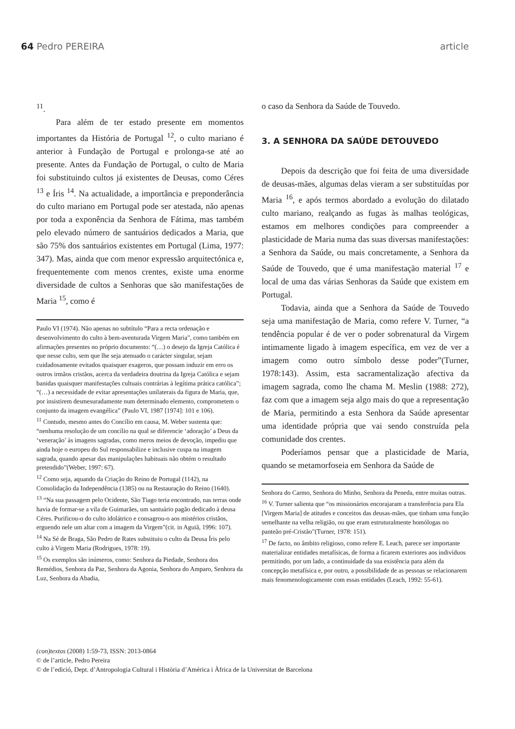64 Pedro PEREIRA article
<sup>11</sup>.
Para além de ter estado presente em momentos importantes da História de Portugal <sup>12</sup>, o culto mariano é anterior à Fundação de Portugal e prolonga-se até ao presente. Antes da Fundação de Portugal, o culto de Maria foi substituindo cultos já existentes de Deusas, como Céres <sup>13</sup> e Íris <sup>14</sup>. Na actualidade, a importância e preponderância do culto mariano em Portugal pode ser atestada, não apenas por toda a exponência da Senhora de Fátima, mas também pelo elevado número de santuários dedicados a Maria, que são 75% dos santuários existentes em Portugal (Lima, 1977: 347). Mas, ainda que com menor expressão arquitectónica e, frequentemente com menos crentes, existe uma enorme diversidade de cultos a Senhoras que são manifestações de Maria <sup>15</sup>, como é
Paulo VI (1974). Não apenas no subtítulo “Para a recta ordenação e desenvolvimento do culto à bem-aventurada Virgem Maria”, como também em afirmações presentes no próprio documento: “(…) o desejo da Igreja Católica é que nesse culto, sem que lhe seja atenuado o carácter singular, sejam cuidadosamente evitados quaisquer exageros, que possam induzir em erro os outros irmãos cristãos, acerca da verdadeira doutrina da Igreja Católica e sejam banidas quaisquer manifestações cultuais contrárias à legítima prática católica”; “(…) a necessidade de evitar apresentações unilaterais da figura de Maria, que, por insistirem desmesuradamente num determinado elemento, comprometem o conjunto da imagem evangélica” (Paulo VI, 1987 [1974]: 101 e 106).
<sup>11</sup> Contudo, mesmo antes do Concílio em causa, M. Weber sustenta que: “nenhuma resolução de um concílio na qual se diferencie ‘adoração’ a Deus da ‘veneração’ às imagens sagradas, como meros meios de devoção, impediu que ainda hoje o europeu do Sul responsabilize e inclusive cuspa na imagem sagrada, quando apesar das manipulações habituais não obtém o resultado pretendido”(Weber, 1997: 67).
<sup>12</sup> Como seja, aquando da Criação do Reino de Portugal (1142), na Consolidação da Independência (1385) ou na Restauração do Reino (1640).
<sup>13</sup> “Na sua passagem pelo Ocidente, São Tiago teria encontrado, nas terras onde havia de formar-se a vila de Guimarães, um santuário pagão dedicado à deusa Céres. Purificou-o do culto idolátrico e consagrou-o aos mistérios cristãos, erguendo nele um altar com a imagem da Virgem”(cit. in Aguiã, 1996: 107).
<sup>14</sup> Na Sé de Braga, São Pedro de Rates substituiu o culto da Deusa Íris pelo culto à Virgem Maria (Rodrigues, 1978: 19).
<sup>15</sup> Os exemplos são inúmeros, como: Senhora da Piedade, Senhora dos Remédios, Senhora da Paz, Senhora da Agonia, Senhora do Amparo, Senhora da Luz, Senhora da Abadia,
o caso da Senhora da Saúde de Touvedo.
3. A SENHORA DA SAÚDE DETOUVEDO
Depois da descrição que foi feita de uma diversidade de deusas-mães, algumas delas vieram a ser substituídas por Maria <sup>16</sup>, e após termos abordado a evolução do dilatado culto mariano, realçando as fugas às malhas teológicas, estamos em melhores condições para compreender a plasticidade de Maria numa das suas diversas manifestações: a Senhora da Saúde, ou mais concretamente, a Senhora da Saúde de Touvedo, que é uma manifestação material <sup>17</sup> e local de uma das várias Senhoras da Saúde que existem em Portugal.
Todavia, ainda que a Senhora da Saúde de Touvedo seja uma manifestação de Maria, como refere V. Turner, “a tendência popular é de ver o poder sobrenatural da Virgem intimamente ligado à imagem específica, em vez de ver a imagem como outro símbolo desse poder”(Turner, 1978:143). Assim, esta sacramentalização afectiva da imagem sagrada, como lhe chama M. Meslin (1988: 272), faz com que a imagem seja algo mais do que a representação de Maria, permitindo a esta Senhora da Saúde apresentar uma identidade própria que vai sendo construída pela comunidade dos crentes.
Poderíamos pensar que a plasticidade de Maria, quando se metamorfoseia em Senhora da Saúde de
Senhora do Carmo, Senhora do Minho, Senhora da Peneda, entre muitas outras.
<sup>16</sup> V. Turner salienta que “os missionários encorajaram a transferência para Ela [Virgem Maria] de atitudes e conceitos das deusas-mães, que tinham uma função semelhante na velha religião, ou que eram estruturalmente homólogas no panteão pré-Cristão”(Turner, 1978: 151).
<sup>17</sup> De facto, no âmbito religioso, como refere E. Leach, parece ser importante materializar entidades metafísicas, de forma a ficarem exteriores aos indivíduos permitindo, por um lado, a continuidade da sua existência para além da concepção metafísica e, por outro, a possibilidade de as pessoas se relacionarem mais fenomenologicamente com essas entidades (Leach, 1992: 55-61).
(con)textos (2008) 1:59-73, ISSN: 2013-0864
© de l’article, Pedro Pereira
© de l’edició, Dept. d’Antropologia Cultural i Història d’Amèrica i Àfrica de la Universitat de Barcelona